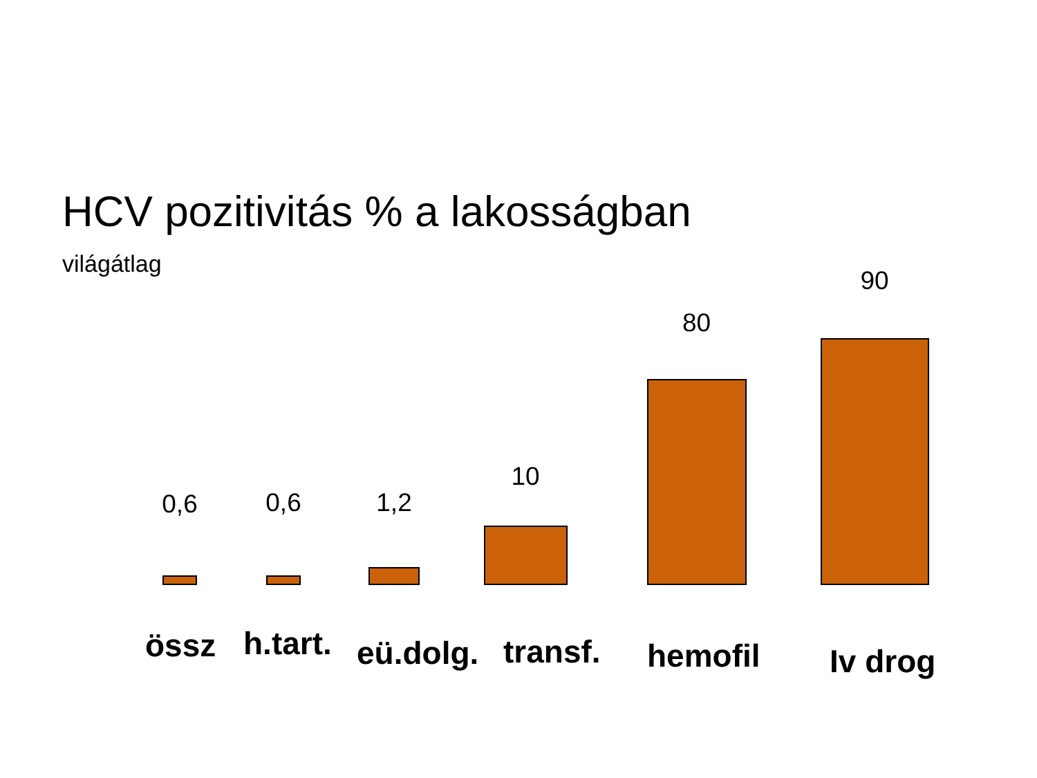HCV pozitivitás % a lakosságban
világátlag
0,6 0,6 1,2 10 80 90
össz h.tart. eü.dolg. transf. hemofil Iv drog